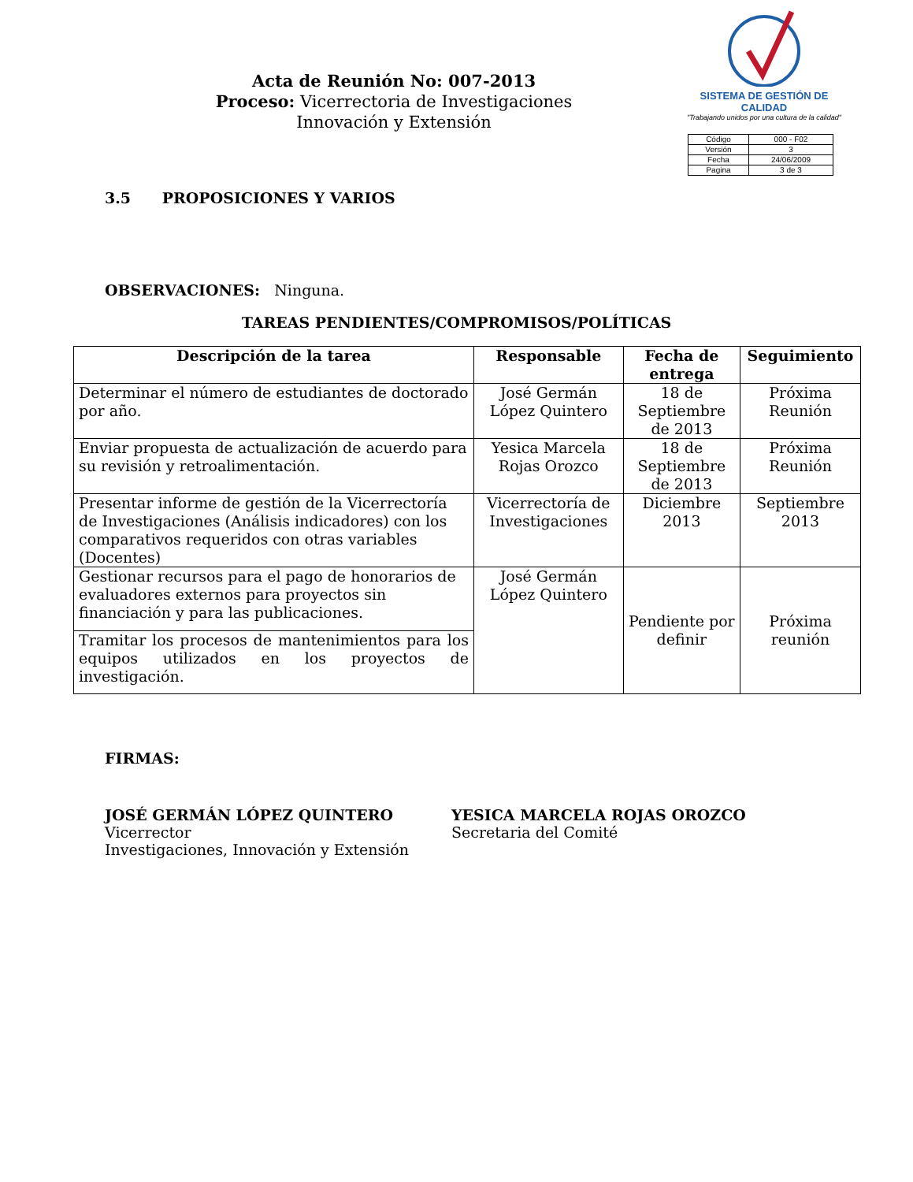Acta de Reunión No: 007-2013
Proceso: Vicerrectoria de Investigaciones
Innovación y Extensión
SISTEMA DE GESTIÓN DE CALIDAD
"Trabajando unidos por una cultura de la calidad"
| Código | 000 - F02 |
| Versión | 3 |
| Fecha | 24/06/2009 |
| Pagina | 3 de 3 |
3.5 PROPOSICIONES Y VARIOS
OBSERVACIONES: Ninguna.
TAREAS PENDIENTES/COMPROMISOS/POLÍTICAS
| Descripción de la tarea | Responsable | Fecha de entrega | Seguimiento |
| --- | --- | --- | --- |
| Determinar el número de estudiantes de doctorado por año. | José Germán López Quintero | 18 de Septiembre de 2013 | Próxima Reunión |
| Enviar propuesta de actualización de acuerdo para su revisión y retroalimentación. | Yesica Marcela Rojas Orozco | 18 de Septiembre de 2013 | Próxima Reunión |
| Presentar informe de gestión de la Vicerrectoría de Investigaciones (Análisis indicadores) con los comparativos requeridos con otras variables (Docentes) | Vicerrectoría de Investigaciones | Diciembre 2013 | Septiembre 2013 |
| Gestionar recursos para el pago de honorarios de evaluadores externos para proyectos sin financiación y para las publicaciones. | José Germán López Quintero | Pendiente por definir | Próxima reunión |
| Tramitar los procesos de mantenimientos para los equipos utilizados en los proyectos de investigación. | | | |
FIRMAS:
JOSÉ GERMÁN LÓPEZ QUINTERO
Vicerrector
Investigaciones, Innovación y Extensión
YESICA MARCELA ROJAS OROZCO
Secretaria del Comité